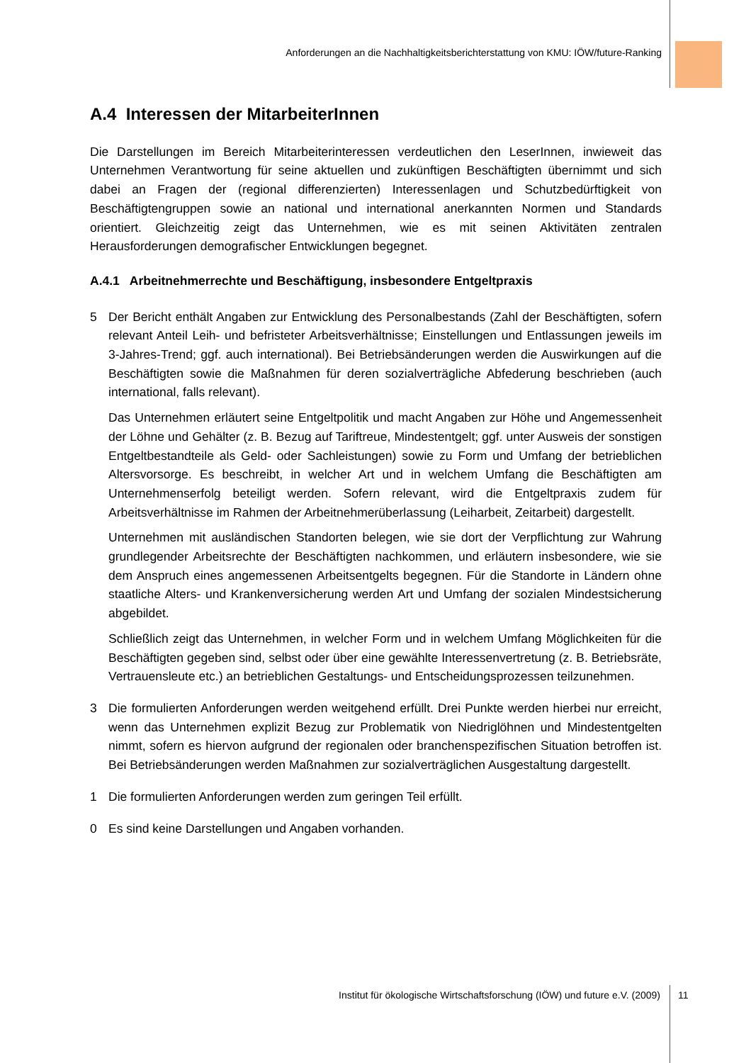Anforderungen an die Nachhaltigkeitsberichterstattung von KMU: IÖW/future-Ranking
A.4 Interessen der MitarbeiterInnen
Die Darstellungen im Bereich Mitarbeiterinteressen verdeutlichen den LeserInnen, inwieweit das Unternehmen Verantwortung für seine aktuellen und zukünftigen Beschäftigten übernimmt und sich dabei an Fragen der (regional differenzierten) Interessenlagen und Schutzbedürftigkeit von Beschäftigtengruppen sowie an national und international anerkannten Normen und Standards orientiert. Gleichzeitig zeigt das Unternehmen, wie es mit seinen Aktivitäten zentralen Herausforderungen demografischer Entwicklungen begegnet.
A.4.1 Arbeitnehmerrechte und Beschäftigung, insbesondere Entgeltpraxis
5 Der Bericht enthält Angaben zur Entwicklung des Personalbestands (Zahl der Beschäftigten, sofern relevant Anteil Leih- und befristeter Arbeitsverhältnisse; Einstellungen und Entlassungen jeweils im 3-Jahres-Trend; ggf. auch international). Bei Betriebsänderungen werden die Auswirkungen auf die Beschäftigten sowie die Maßnahmen für deren sozialverträgliche Abfederung beschrieben (auch international, falls relevant).
Das Unternehmen erläutert seine Entgeltpolitik und macht Angaben zur Höhe und Angemessenheit der Löhne und Gehälter (z. B. Bezug auf Tariftreue, Mindestentgelt; ggf. unter Ausweis der sonstigen Entgeltbestandteile als Geld- oder Sachleistungen) sowie zu Form und Umfang der betrieblichen Altersvorsorge. Es beschreibt, in welcher Art und in welchem Umfang die Beschäftigten am Unternehmenserfolg beteiligt werden. Sofern relevant, wird die Entgeltpraxis zudem für Arbeitsverhältnisse im Rahmen der Arbeitnehmerüberlassung (Leiharbeit, Zeitarbeit) dargestellt.
Unternehmen mit ausländischen Standorten belegen, wie sie dort der Verpflichtung zur Wahrung grundlegender Arbeitsrechte der Beschäftigten nachkommen, und erläutern insbesondere, wie sie dem Anspruch eines angemessenen Arbeitsentgelts begegnen. Für die Standorte in Ländern ohne staatliche Alters- und Krankenversicherung werden Art und Umfang der sozialen Mindestsicherung abgebildet.
Schließlich zeigt das Unternehmen, in welcher Form und in welchem Umfang Möglichkeiten für die Beschäftigten gegeben sind, selbst oder über eine gewählte Interessenvertretung (z. B. Betriebsräte, Vertrauensleute etc.) an betrieblichen Gestaltungs- und Entscheidungsprozessen teilzunehmen.
3 Die formulierten Anforderungen werden weitgehend erfüllt. Drei Punkte werden hierbei nur erreicht, wenn das Unternehmen explizit Bezug zur Problematik von Niedriglöhnen und Mindestentgelten nimmt, sofern es hiervon aufgrund der regionalen oder branchenspezifischen Situation betroffen ist. Bei Betriebsänderungen werden Maßnahmen zur sozialverträglichen Ausgestaltung dargestellt.
1 Die formulierten Anforderungen werden zum geringen Teil erfüllt.
0 Es sind keine Darstellungen und Angaben vorhanden.
Institut für ökologische Wirtschaftsforschung (IÖW) und future e.V. (2009) 11